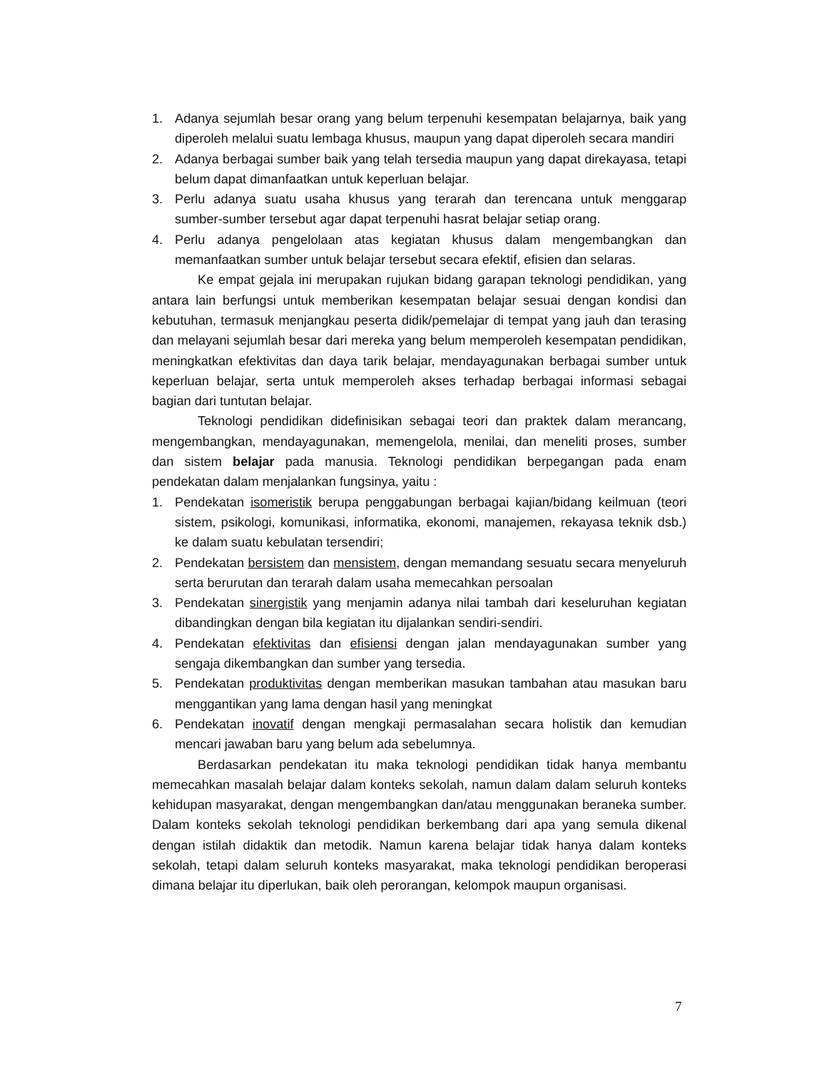1. Adanya sejumlah besar orang yang belum terpenuhi kesempatan belajarnya, baik yang diperoleh melalui suatu lembaga khusus, maupun yang dapat diperoleh secara mandiri
2. Adanya berbagai sumber baik yang telah tersedia maupun yang dapat direkayasa, tetapi belum dapat dimanfaatkan untuk keperluan belajar.
3. Perlu adanya suatu usaha khusus yang terarah dan terencana untuk menggarap sumber-sumber tersebut agar dapat terpenuhi hasrat belajar setiap orang.
4. Perlu adanya pengelolaan atas kegiatan khusus dalam mengembangkan dan memanfaatkan sumber untuk belajar tersebut secara efektif, efisien dan selaras.
Ke empat gejala ini merupakan rujukan bidang garapan teknologi pendidikan, yang antara lain berfungsi untuk memberikan kesempatan belajar sesuai dengan kondisi dan kebutuhan, termasuk menjangkau peserta didik/pemelajar di tempat yang jauh dan terasing dan melayani sejumlah besar dari mereka yang belum memperoleh kesempatan pendidikan, meningkatkan efektivitas dan daya tarik belajar, mendayagunakan berbagai sumber untuk keperluan belajar, serta untuk memperoleh akses terhadap berbagai informasi sebagai bagian dari tuntutan belajar.
Teknologi pendidikan didefinisikan sebagai teori dan praktek dalam merancang, mengembangkan, mendayagunakan, memengelola, menilai, dan meneliti proses, sumber dan sistem belajar pada manusia. Teknologi pendidikan berpegangan pada enam pendekatan dalam menjalankan fungsinya, yaitu :
1. Pendekatan isomeristik berupa penggabungan berbagai kajian/bidang keilmuan (teori sistem, psikologi, komunikasi, informatika, ekonomi, manajemen, rekayasa teknik dsb.) ke dalam suatu kebulatan tersendiri;
2. Pendekatan bersistem dan mensistem, dengan memandang sesuatu secara menyeluruh serta berurutan dan terarah dalam usaha memecahkan persoalan
3. Pendekatan sinergistik yang menjamin adanya nilai tambah dari keseluruhan kegiatan dibandingkan dengan bila kegiatan itu dijalankan sendiri-sendiri.
4. Pendekatan efektivitas dan efisiensi dengan jalan mendayagunakan sumber yang sengaja dikembangkan dan sumber yang tersedia.
5. Pendekatan produktivitas dengan memberikan masukan tambahan atau masukan baru menggantikan yang lama dengan hasil yang meningkat
6. Pendekatan inovatif dengan mengkaji permasalahan secara holistik dan kemudian mencari jawaban baru yang belum ada sebelumnya.
Berdasarkan pendekatan itu maka teknologi pendidikan tidak hanya membantu memecahkan masalah belajar dalam konteks sekolah, namun dalam dalam seluruh konteks kehidupan masyarakat, dengan mengembangkan dan/atau menggunakan beraneka sumber. Dalam konteks sekolah teknologi pendidikan berkembang dari apa yang semula dikenal dengan istilah didaktik dan metodik. Namun karena belajar tidak hanya dalam konteks sekolah, tetapi dalam seluruh konteks masyarakat, maka teknologi pendidikan beroperasi dimana belajar itu diperlukan, baik oleh perorangan, kelompok maupun organisasi.
7